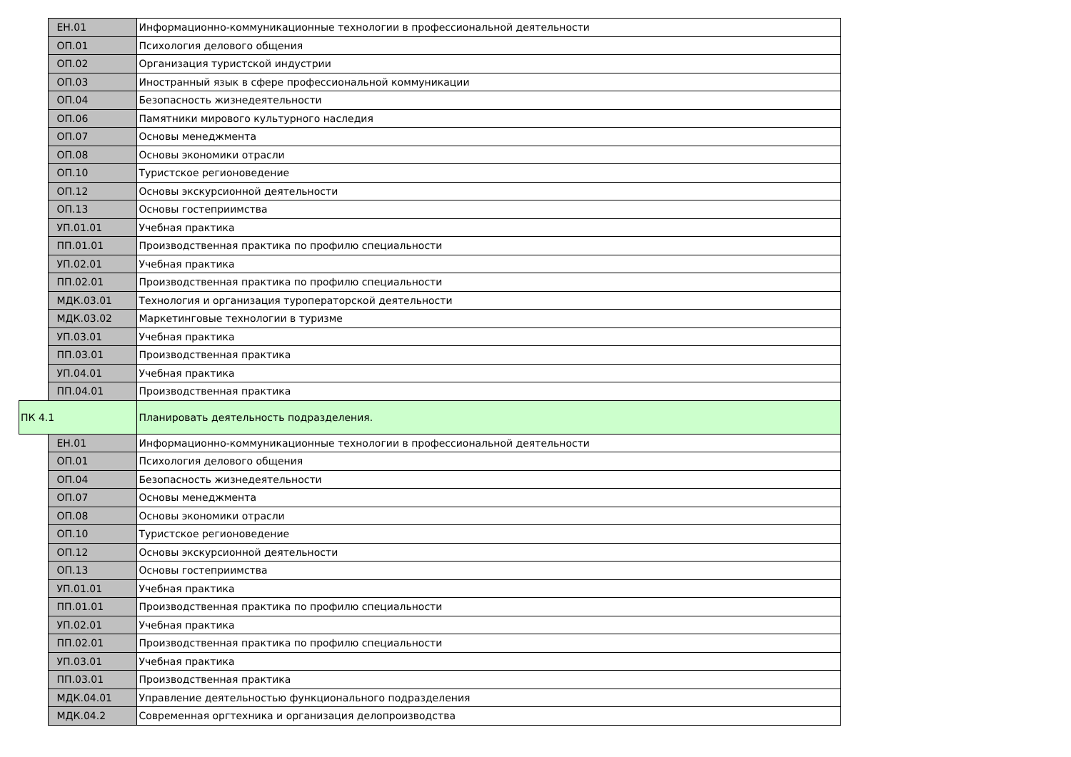| | ЕН.01 | Информационно-коммуникационные технологии в профессиональной деятельности |
| | ОП.01 | Психология делового общения |
| | ОП.02 | Организация туристской индустрии |
| | ОП.03 | Иностранный язык в сфере профессиональной коммуникации |
| | ОП.04 | Безопасность жизнедеятельности |
| | ОП.06 | Памятники мирового культурного наследия |
| | ОП.07 | Основы менеджмента |
| | ОП.08 | Основы экономики отрасли |
| | ОП.10 | Туристское регионоведение |
| | ОП.12 | Основы экскурсионной деятельности |
| | ОП.13 | Основы гостеприимства |
| | УП.01.01 | Учебная практика |
| | ПП.01.01 | Производственная практика по профилю специальности |
| | УП.02.01 | Учебная практика |
| | ПП.02.01 | Производственная практика по профилю специальности |
| | МДК.03.01 | Технология и организация туроператорской деятельности |
| | МДК.03.02 | Маркетинговые технологии в туризме |
| | УП.03.01 | Учебная практика |
| | ПП.03.01 | Производственная практика |
| | УП.04.01 | Учебная практика |
| | ПП.04.01 | Производственная практика |
| ПК 4.1 | | Планировать деятельность подразделения. |
| | ЕН.01 | Информационно-коммуникационные технологии в профессиональной деятельности |
| | ОП.01 | Психология делового общения |
| | ОП.04 | Безопасность жизнедеятельности |
| | ОП.07 | Основы менеджмента |
| | ОП.08 | Основы экономики отрасли |
| | ОП.10 | Туристское регионоведение |
| | ОП.12 | Основы экскурсионной деятельности |
| | ОП.13 | Основы гостеприимства |
| | УП.01.01 | Учебная практика |
| | ПП.01.01 | Производственная практика по профилю специальности |
| | УП.02.01 | Учебная практика |
| | ПП.02.01 | Производственная практика по профилю специальности |
| | УП.03.01 | Учебная практика |
| | ПП.03.01 | Производственная практика |
| | МДК.04.01 | Управление деятельностью функционального подразделения |
| | МДК.04.2 | Современная оргтехника и организация делопроизводства |